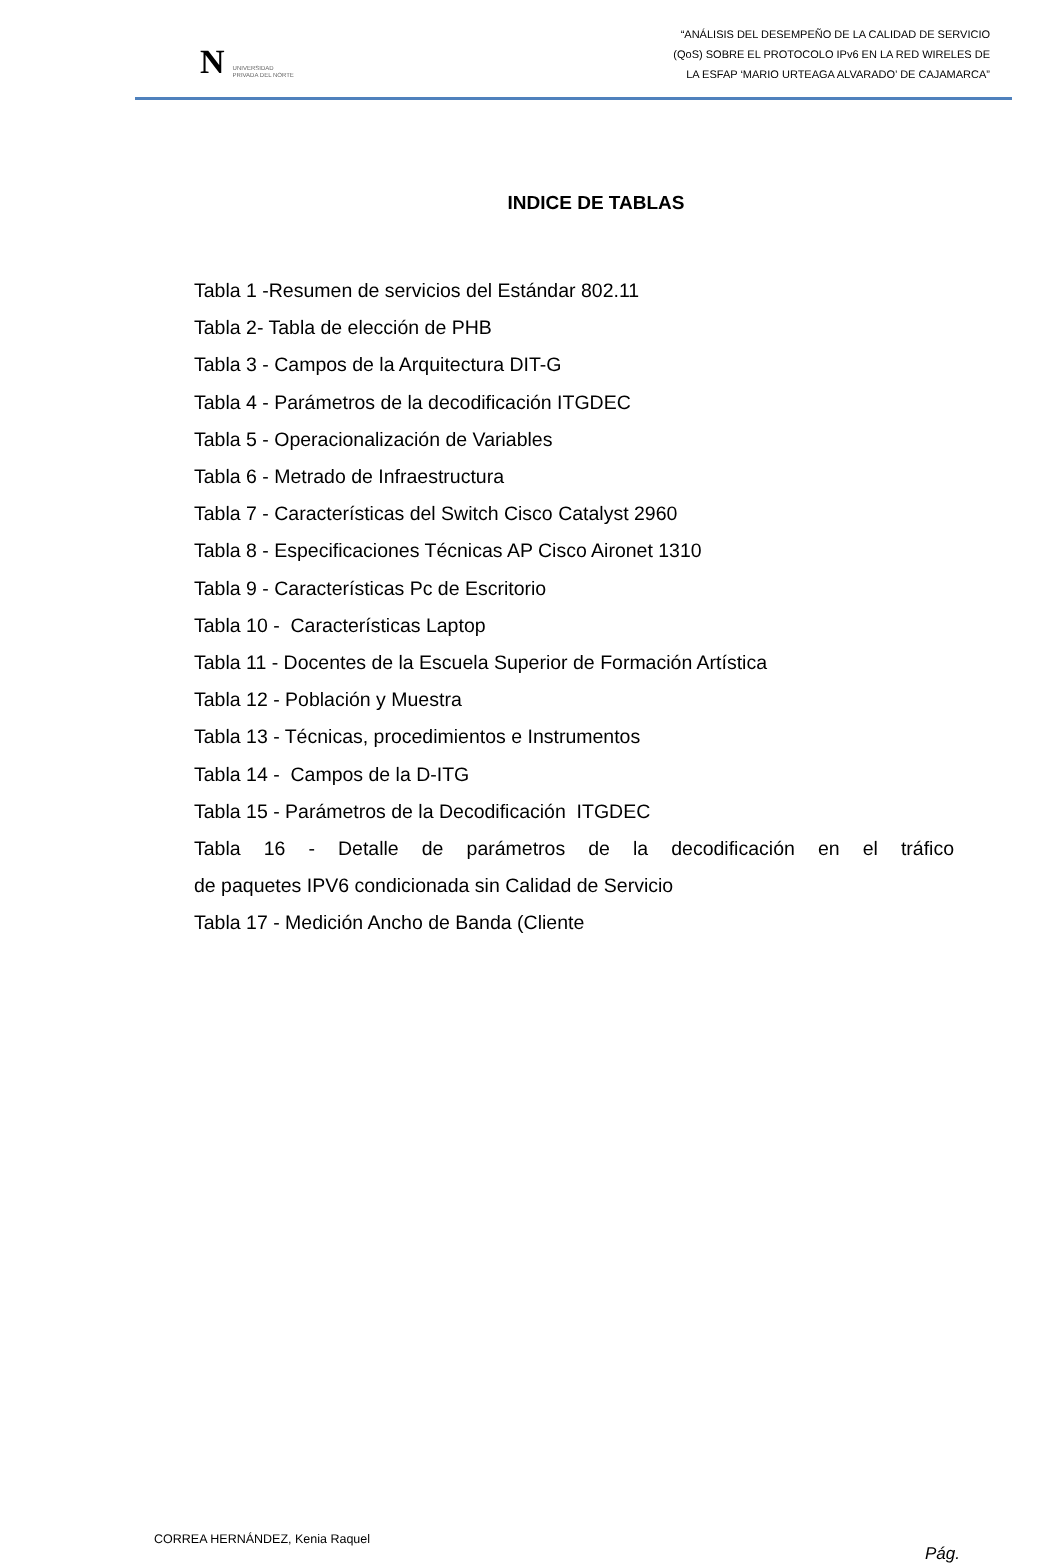N UNIVERSIDAD
PRIVADA DEL NORTE
“ANÁLISIS DEL DESEMPEÑO DE LA CALIDAD DE SERVICIO
(QoS) SOBRE EL PROTOCOLO IPv6 EN LA RED WIRELES DE
LA ESFAP ‘MARIO URTEAGA ALVARADO’ DE CAJAMARCA”
INDICE DE TABLAS
Tabla 1 -Resumen de servicios del Estándar 802.11
Tabla 2- Tabla de elección de PHB
Tabla 3 - Campos de la Arquitectura DIT-G
Tabla 4 - Parámetros de la decodificación ITGDEC
Tabla 5 - Operacionalización de Variables
Tabla 6 - Metrado de Infraestructura
Tabla 7 - Características del Switch Cisco Catalyst 2960
Tabla 8 - Especificaciones Técnicas AP Cisco Aironet 1310
Tabla 9 - Características Pc de Escritorio
Tabla 10 - Características Laptop
Tabla 11 - Docentes de la Escuela Superior de Formación Artística
Tabla 12 - Población y Muestra
Tabla 13 - Técnicas, procedimientos e Instrumentos
Tabla 14 - Campos de la D-ITG
Tabla 15 - Parámetros de la Decodificación ITGDEC
Tabla 16 - Detalle de parámetros de la decodificación en el tráfico
de paquetes IPV6 condicionada sin Calidad de Servicio
Tabla 17 - Medición Ancho de Banda (Cliente
CORREA HERNÁNDEZ, Kenia Raquel Pág.